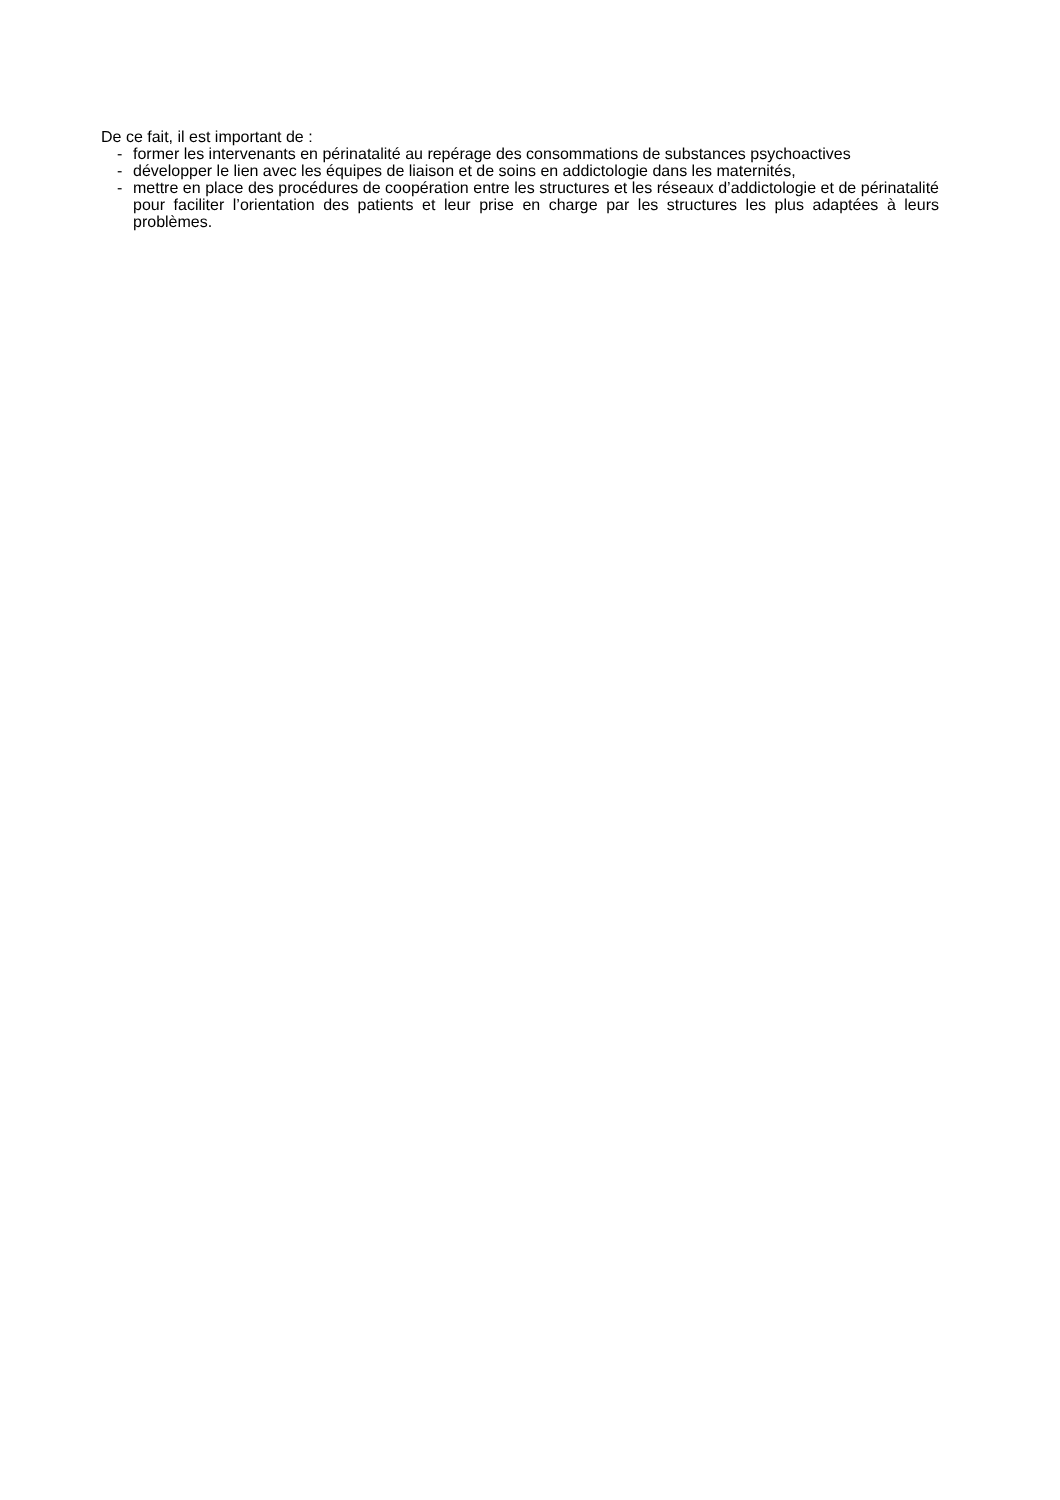De ce fait, il est important de :
- former les intervenants en périnatalité au repérage des consommations de substances psychoactives
- développer le lien avec les équipes de liaison et de soins en addictologie dans les maternités,
- mettre en place des procédures de coopération entre les structures et les réseaux d’addictologie et de périnatalité pour faciliter l’orientation des patients et leur prise en charge par les structures les plus adaptées à leurs problèmes.